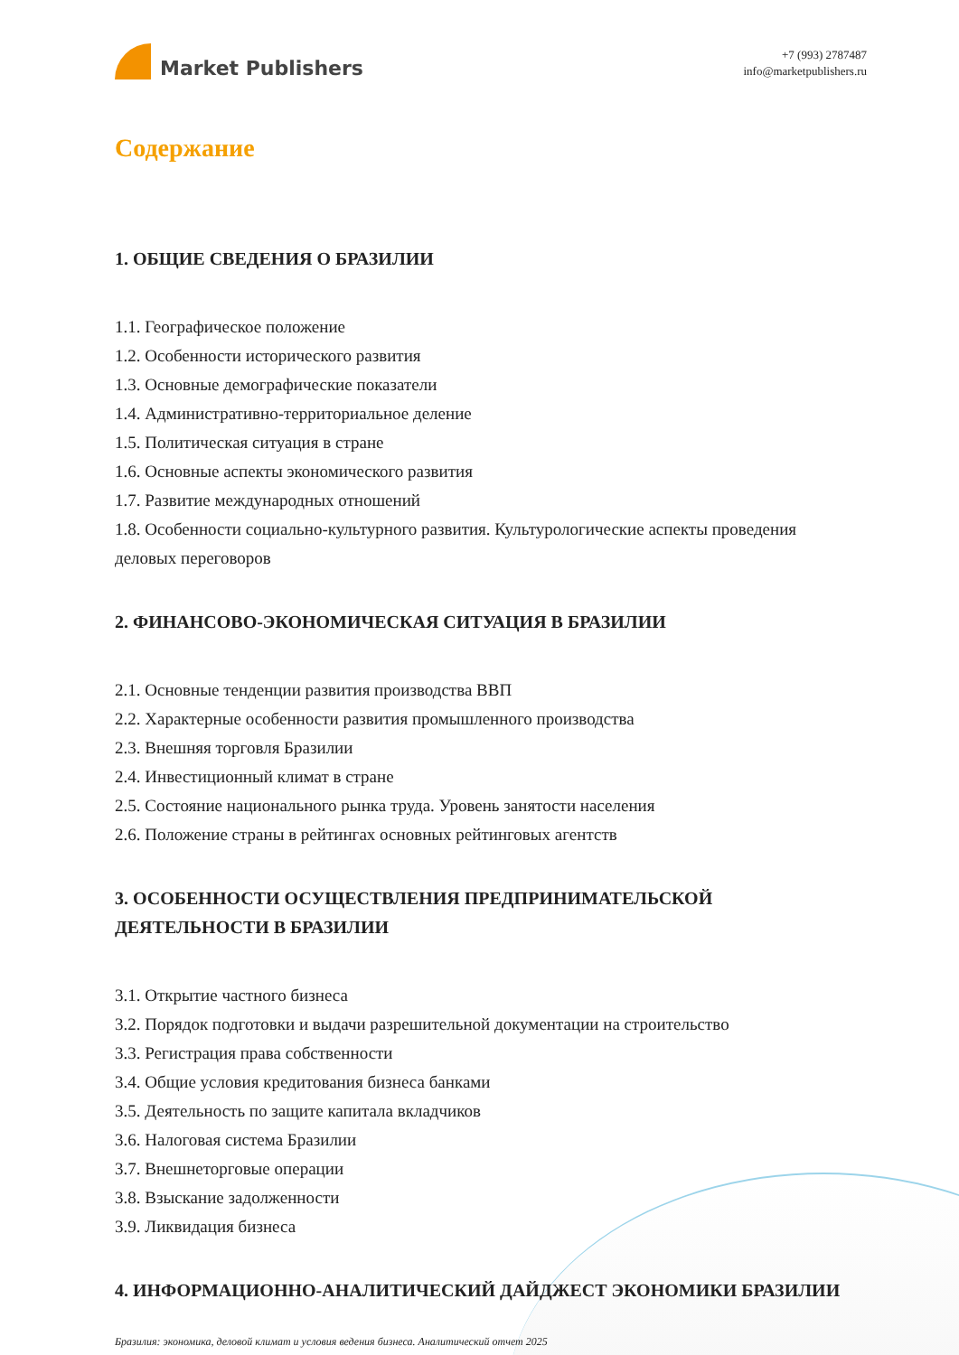Market Publishers
+7 (993) 2787487
info@marketpublishers.ru
Содержание
1. ОБЩИЕ СВЕДЕНИЯ О БРАЗИЛИИ
1.1. Географическое положение
1.2. Особенности исторического развития
1.3. Основные демографические показатели
1.4. Административно-территориальное деление
1.5. Политическая ситуация в стране
1.6. Основные аспекты экономического развития
1.7. Развитие международных отношений
1.8. Особенности социально-культурного развития. Культурологические аспекты проведения деловых переговоров
2. ФИНАНСОВО-ЭКОНОМИЧЕСКАЯ СИТУАЦИЯ В БРАЗИЛИИ
2.1. Основные тенденции развития производства ВВП
2.2. Характерные особенности развития промышленного производства
2.3. Внешняя торговля Бразилии
2.4. Инвестиционный климат в стране
2.5. Состояние национального рынка труда. Уровень занятости населения
2.6. Положение страны в рейтингах основных рейтинговых агентств
3. ОСОБЕННОСТИ ОСУЩЕСТВЛЕНИЯ ПРЕДПРИНИМАТЕЛЬСКОЙ ДЕЯТЕЛЬНОСТИ В БРАЗИЛИИ
3.1. Открытие частного бизнеса
3.2. Порядок подготовки и выдачи разрешительной документации на строительство
3.3. Регистрация права собственности
3.4. Общие условия кредитования бизнеса банками
3.5. Деятельность по защите капитала вкладчиков
3.6. Налоговая система Бразилии
3.7. Внешнеторговые операции
3.8. Взыскание задолженности
3.9. Ликвидация бизнеса
4. ИНФОРМАЦИОННО-АНАЛИТИЧЕСКИЙ ДАЙДЖЕСТ ЭКОНОМИКИ БРАЗИЛИИ
Бразилия: экономика, деловой климат и условия ведения бизнеса. Аналитический отчет 2025